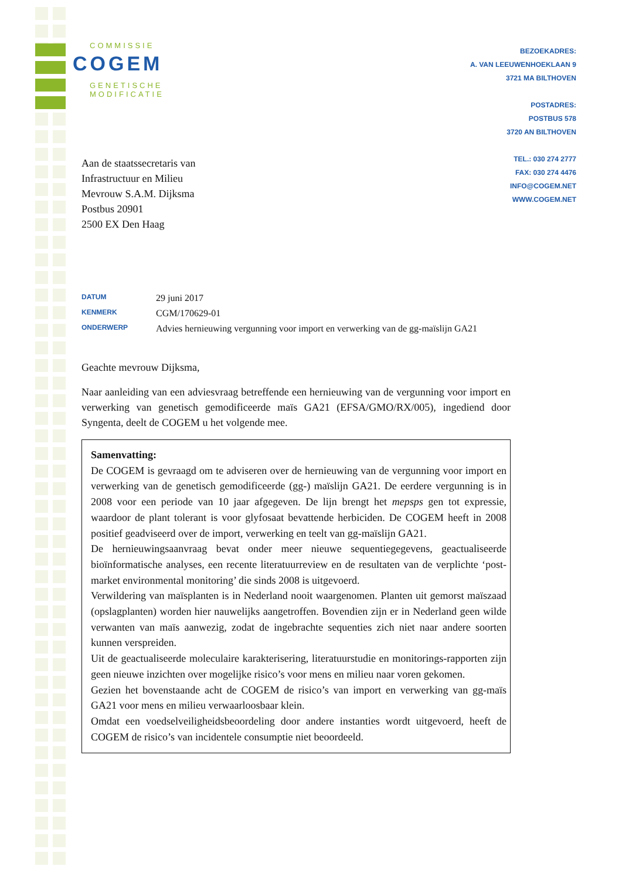COMMISSIE
COGEM
GENETISCHE
MODIFICATIE
BEZOEKADRES:
A. VAN LEEUWENHOEKLAAN 9
3721 MA BILTHOVEN
POSTADRES:
POSTBUS 578
3720 AN BILTHOVEN
TEL.: 030 274 2777
FAX: 030 274 4476
INFO@COGEM.NET
WWW.COGEM.NET
Aan de staatssecretaris van
Infrastructuur en Milieu
Mevrouw S.A.M. Dijksma
Postbus 20901
2500 EX Den Haag
| DATUM | 29 juni 2017 |
| KENMERK | CGM/170629-01 |
| ONDERWERP | Advies hernieuwing vergunning voor import en verwerking van de gg-maïslijn GA21 |
Geachte mevrouw Dijksma,
Naar aanleiding van een adviesvraag betreffende een hernieuwing van de vergunning voor import en verwerking van genetisch gemodificeerde maïs GA21 (EFSA/GMO/RX/005), ingediend door Syngenta, deelt de COGEM u het volgende mee.
Samenvatting:
De COGEM is gevraagd om te adviseren over de hernieuwing van de vergunning voor import en verwerking van de genetisch gemodificeerde (gg-) maïslijn GA21. De eerdere vergunning is in 2008 voor een periode van 10 jaar afgegeven. De lijn brengt het mepsps gen tot expressie, waardoor de plant tolerant is voor glyfosaat bevattende herbiciden. De COGEM heeft in 2008 positief geadviseerd over de import, verwerking en teelt van gg-maïslijn GA21.
De hernieuwingsaanvraag bevat onder meer nieuwe sequentiegegevens, geactualiseerde bioïnformatische analyses, een recente literatuurreview en de resultaten van de verplichte ‘post-market environmental monitoring’ die sinds 2008 is uitgevoerd.
Verwildering van maïsplanten is in Nederland nooit waargenomen. Planten uit gemorst maïszaad (opslagplanten) worden hier nauwelijks aangetroffen. Bovendien zijn er in Nederland geen wilde verwanten van maïs aanwezig, zodat de ingebrachte sequenties zich niet naar andere soorten kunnen verspreiden.
Uit de geactualiseerde moleculaire karakterisering, literatuurstudie en monitorings-rapporten zijn geen nieuwe inzichten over mogelijke risico’s voor mens en milieu naar voren gekomen.
Gezien het bovenstaande acht de COGEM de risico’s van import en verwerking van gg-maïs GA21 voor mens en milieu verwaarloosbaar klein.
Omdat een voedselveiligheidsbeoordeling door andere instanties wordt uitgevoerd, heeft de COGEM de risico’s van incidentele consumptie niet beoordeeld.